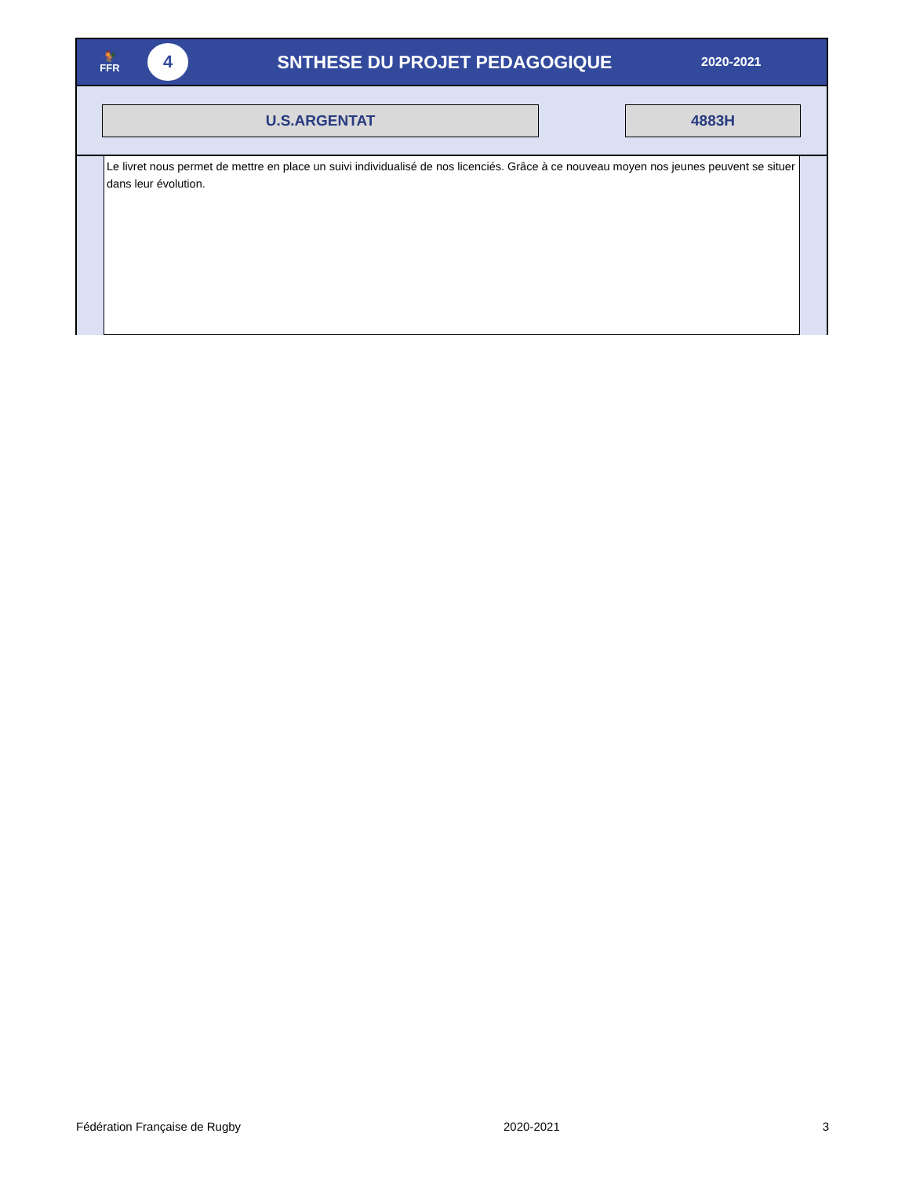🐓
FFR
4
SNTHESE DU PROJET PEDAGOGIQUE
2020-2021
U.S.ARGENTAT 4883H
Le livret nous permet de mettre en place un suivi individualisé de nos licenciés. Grâce à ce nouveau moyen nos jeunes peuvent se situer dans leur évolution.
Fédération Française de Rugby 2020-2021 3